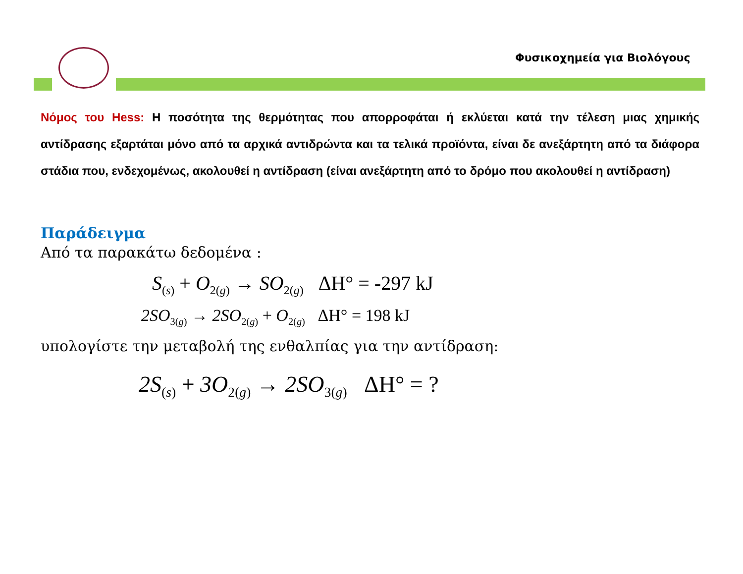Φυσικοχημεία για Βιολόγους
Νόμος του Hess: Η ποσότητα της θερμότητας που απορροφάται ή εκλύεται κατά την τέλεση μιας χημικής αντίδρασης εξαρτάται μόνο από τα αρχικά αντιδρώντα και τα τελικά προϊόντα, είναι δε ανεξάρτητη από τα διάφορα στάδια που, ενδεχομένως, ακολουθεί η αντίδραση (είναι ανεξάρτητη από το δρόμο που ακολουθεί η αντίδραση)
Παράδειγμα
Από τα παρακάτω δεδομένα :
S<sub>(s)</sub> + O<sub>2(g)</sub> → SO<sub>2(g)</sub> ΔH° = -297 kJ
2SO<sub>3(g)</sub> → 2SO<sub>2(g)</sub> + O<sub>2(g)</sub> ΔH° = 198 kJ
υπολογίστε την μεταβολή της ενθαλπίας για την αντίδραση:
2S<sub>(s)</sub> + 3O<sub>2(g)</sub> → 2SO<sub>3(g)</sub> ΔH° = ?